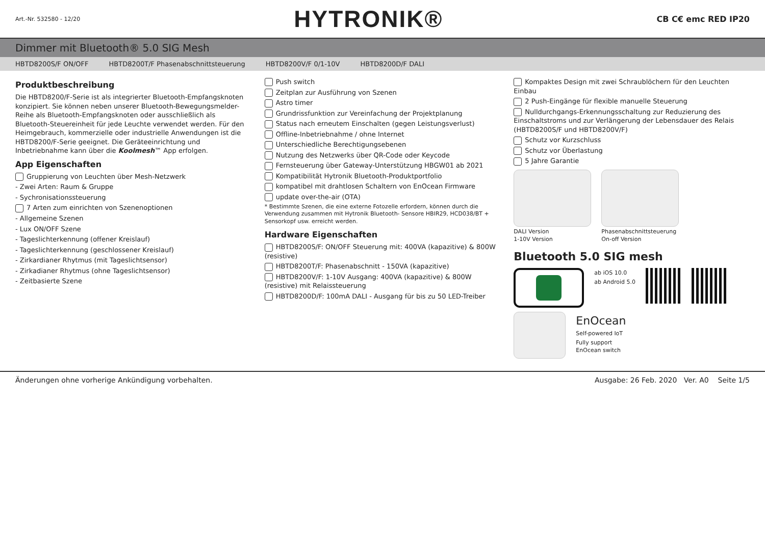Art.-Nr. 532580 - 12/20 HYTRONIK® CB C€ emc RED IP20
Dimmer mit Bluetooth® 5.0 SIG Mesh
HBTD8200S/F ON/OFF HBTD8200T/F Phasenabschnittsteuerung HBTD8200V/F 0/1-10V HBTD8200D/F DALI
Produktbeschreibung
Die HBTD8200/F-Serie ist als integrierter Bluetooth-Empfangsknoten konzipiert. Sie können neben unserer Bluetooth-Bewegungsmelder-Reihe als Bluetooth-Empfangsknoten oder ausschließlich als Bluetooth-Steuereinheit für jede Leuchte verwendet werden. Für den Heimgebrauch, kommerzielle oder industrielle Anwendungen ist die HBTD8200/F-Serie geeignet. Die Geräteeinrichtung und Inbetriebnahme kann über die Koolmesh™ App erfolgen.
App Eigenschaften
Gruppierung von Leuchten über Mesh-Netzwerk
- Zwei Arten: Raum & Gruppe
- Sychronisationssteuerung
7 Arten zum einrichten von Szenenoptionen
- Allgemeine Szenen
- Lux ON/OFF Szene
- Tageslichterkennung (offener Kreislauf)
- Tageslichterkennung (geschlossener Kreislauf)
- Zirkardianer Rhytmus (mit Tageslichtsensor)
- Zirkadianer Rhytmus (ohne Tageslichtsensor)
- Zeitbasierte Szene
Push switch
Zeitplan zur Ausführung von Szenen
Astro timer
Grundrissfunktion zur Vereinfachung der Projektplanung
Status nach erneutem Einschalten (gegen Leistungsverlust)
Offline-Inbetriebnahme / ohne Internet
Unterschiedliche Berechtigungsebenen
Nutzung des Netzwerks über QR-Code oder Keycode
Fernsteuerung über Gateway-Unterstützung HBGW01 ab 2021
Kompatibilität Hytronik Bluetooth-Produktportfolio
kompatibel mit drahtlosen Schaltern von EnOcean Firmware
update over-the-air (OTA)
* Bestimmte Szenen, die eine externe Fotozelle erfordern, können durch die Verwendung zusammen mit Hytronik Bluetooth- Sensore HBIR29, HCD038/BT + Sensorkopf usw. erreicht werden.
Hardware Eigenschaften
HBTD8200S/F: ON/OFF Steuerung mit: 400VA (kapazitive) & 800W (resistive)
HBTD8200T/F: Phasenabschnitt - 150VA (kapazitive)
HBTD8200V/F: 1-10V Ausgang: 400VA (kapazitive) & 800W (resistive) mit Relaissteuerung
HBTD8200D/F: 100mA DALI - Ausgang für bis zu 50 LED-Treiber
Kompaktes Design mit zwei Schraublöchern für den Leuchten Einbau
2 Push-Eingänge für flexible manuelle Steuerung
Nulldurchgangs-Erkennungsschaltung zur Reduzierung des Einschaltstroms und zur Verlängerung der Lebensdauer des Relais (HBTD8200S/F und HBTD8200V/F)
Schutz vor Kurzschluss
Schutz vor Überlastung
5 Jahre Garantie
DALI Version
1-10V Version
Phasenabschnittsteuerung
On-off Version
Bluetooth 5.0 SIG mesh
ab iOS 10.0
ab Android 5.0
EnOcean
Self-powered IoT
Fully support
EnOcean switch
Änderungen ohne vorherige Ankündigung vorbehalten. Ausgabe: 26 Feb. 2020 Ver. A0 Seite 1/5